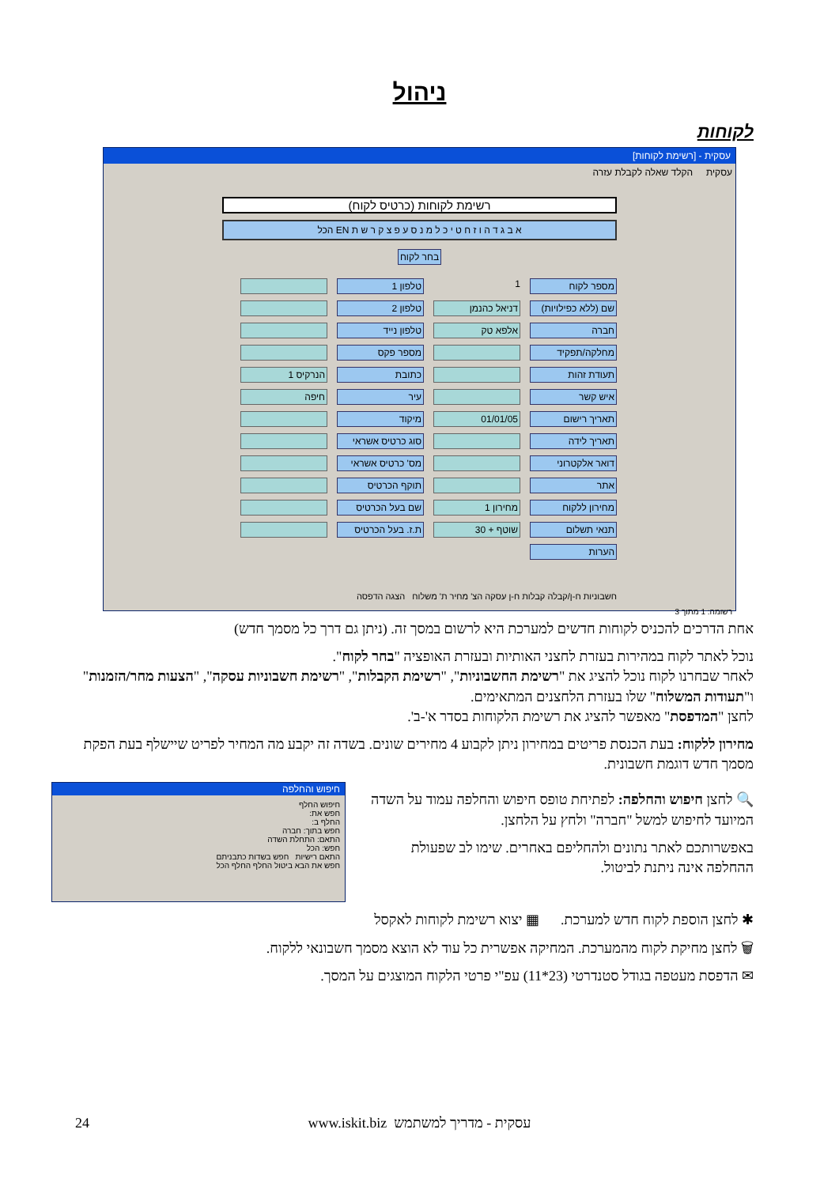ניהול
לקוחות
עסקית - [רשימת לקוחות]
עסקית הקלד שאלה לקבלת עזרה
רשימת לקוחות (כרטיס לקוח)
א ב ג ד ה ו ז ח ט י כ ל מ נ ס ע פ צ ק ר ש ת EN הכל
בחר לקוח
מספר לקוח
1
טלפון 1
שם (ללא כפילויות)
דניאל כהנמן
טלפון 2
חברה
אלפא טק
טלפון נייד
מחלקה/תפקיד
מספר פקס
תעודת זהות
כתובת
הנרקיס 1
איש קשר
עיר
חיפה
תאריך רישום
01/01/05
מיקוד
תאריך לידה
סוג כרטיס אשראי
דואר אלקטרוני
מס' כרטיס אשראי
אתר
תוקף הכרטיס
מחירון ללקוח
מחירון 1
שם בעל הכרטיס
תנאי תשלום
שוטף + 30
ת.ז. בעל הכרטיס
הערות
חשבוניות ח-ן/קבלה קבלות ח-ן עסקה הצ' מחיר ת' משלוח הצגה הדפסה
רשומה: 1 מתוך 3
אחת הדרכים להכניס לקוחות חדשים למערכת היא לרשום במסך זה. (ניתן גם דרך כל מסמך חדש)
נוכל לאתר לקוח במהירות בעזרת לחצני האותיות ובעזרת האופציה "בחר לקוח".
לאחר שבחרנו לקוח נוכל להציג את "רשימת החשבוניות", "רשימת הקבלות", "רשימת חשבוניות עסקה", "הצעות מחר/הזמנות" ו"תעודות המשלוח" שלו בעזרת הלחצנים המתאימים.
לחצן "המדפסת" מאפשר להציג את רשימת הלקוחות בסדר א'-ב'.
מחירון ללקוח: בעת הכנסת פריטים במחירון ניתן לקבוע 4 מחירים שונים. בשדה זה יקבע מה המחיר לפריט שיישלף בעת הפקת מסמך חדש דוגמת חשבונית.
🔍 לחצן חיפוש והחלפה: לפתיחת טופס חיפוש והחלפה עמוד על השדה המיועד לחיפוש למשל "חברה" ולחץ על הלחצן.
באפשרותכם לאתר נתונים ולהחליפם באחרים. שימו לב שפעולת ההחלפה אינה ניתנת לביטול.
חיפוש והחלפה
חיפוש החלף
חפש את:
החלף ב:
חפש בתוך: חברה
התאם: התחלת השדה
חפש: הכל
התאם רישיות חפש בשדות כתבניתם
חפש את הבא ביטול החלף החלף הכל
✱ לחצן הוספת לקוח חדש למערכת. ▦ יצוא רשימת לקוחות לאקסל
🗑 לחצן מחיקת לקוח מהמערכת. המחיקה אפשרית כל עוד לא הוצא מסמך חשבונאי ללקוח.
✉ הדפסת מעטפה בגודל סטנדרטי (23*11) עפ"י פרטי הלקוח המוצגים על המסך.
עסקית - מדריך למשתמש www.iskit.biz 24